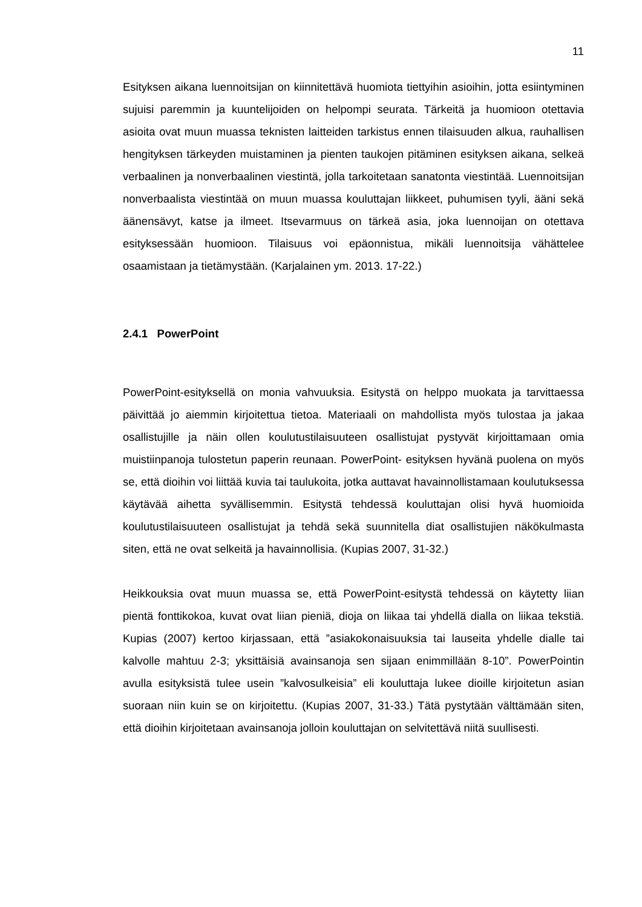11
Esityksen aikana luennoitsijan on kiinnitettävä huomiota tiettyihin asioihin, jotta esiintyminen sujuisi paremmin ja kuuntelijoiden on helpompi seurata. Tärkeitä ja huomioon otettavia asioita ovat muun muassa teknisten laitteiden tarkistus ennen tilaisuuden alkua, rauhallisen hengityksen tärkeyden muistaminen ja pienten taukojen pitäminen esityksen aikana, selkeä verbaalinen ja nonverbaalinen viestintä, jolla tarkoitetaan sanatonta viestintää. Luennoitsijan nonverbaalista viestintää on muun muassa kouluttajan liikkeet, puhumisen tyyli, ääni sekä äänensävyt, katse ja ilmeet. Itsevarmuus on tärkeä asia, joka luennoijan on otettava esityksessään huomioon. Tilaisuus voi epäonnistua, mikäli luennoitsija vähättelee osaamistaan ja tietämystään. (Karjalainen ym. 2013. 17-22.)
2.4.1 PowerPoint
PowerPoint-esityksellä on monia vahvuuksia. Esitystä on helppo muokata ja tarvittaessa päivittää jo aiemmin kirjoitettua tietoa. Materiaali on mahdollista myös tulostaa ja jakaa osallistujille ja näin ollen koulutustilaisuuteen osallistujat pystyvät kirjoittamaan omia muistiinpanoja tulostetun paperin reunaan. PowerPoint- esityksen hyvänä puolena on myös se, että dioihin voi liittää kuvia tai taulukoita, jotka auttavat havainnollistamaan koulutuksessa käytävää aihetta syvällisemmin. Esitystä tehdessä kouluttajan olisi hyvä huomioida koulutustilaisuuteen osallistujat ja tehdä sekä suunnitella diat osallistujien näkökulmasta siten, että ne ovat selkeitä ja havainnollisia. (Kupias 2007, 31-32.)
Heikkouksia ovat muun muassa se, että PowerPoint-esitystä tehdessä on käytetty liian pientä fonttikokoa, kuvat ovat liian pieniä, dioja on liikaa tai yhdellä dialla on liikaa tekstiä. Kupias (2007) kertoo kirjassaan, että ”asiakokonaisuuksia tai lauseita yhdelle dialle tai kalvolle mahtuu 2-3; yksittäisiä avainsanoja sen sijaan enimmillään 8-10”. PowerPointin avulla esityksistä tulee usein ”kalvosulkeisia” eli kouluttaja lukee dioille kirjoitetun asian suoraan niin kuin se on kirjoitettu. (Kupias 2007, 31-33.) Tätä pystytään välttämään siten, että dioihin kirjoitetaan avainsanoja jolloin kouluttajan on selvitettävä niitä suullisesti.